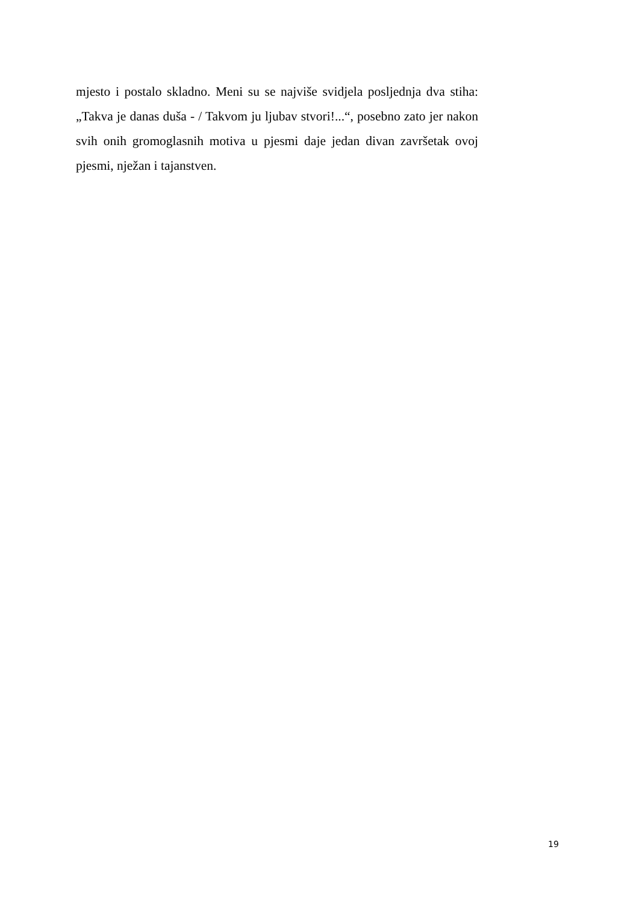mjesto i postalo skladno. Meni su se najviše svidjela posljednja dva stiha: „Takva je danas duša - / Takvom ju ljubav stvori!...“, posebno zato jer nakon svih onih gromoglasnih motiva u pjesmi daje jedan divan završetak ovoj pjesmi, nježan i tajanstven.
19